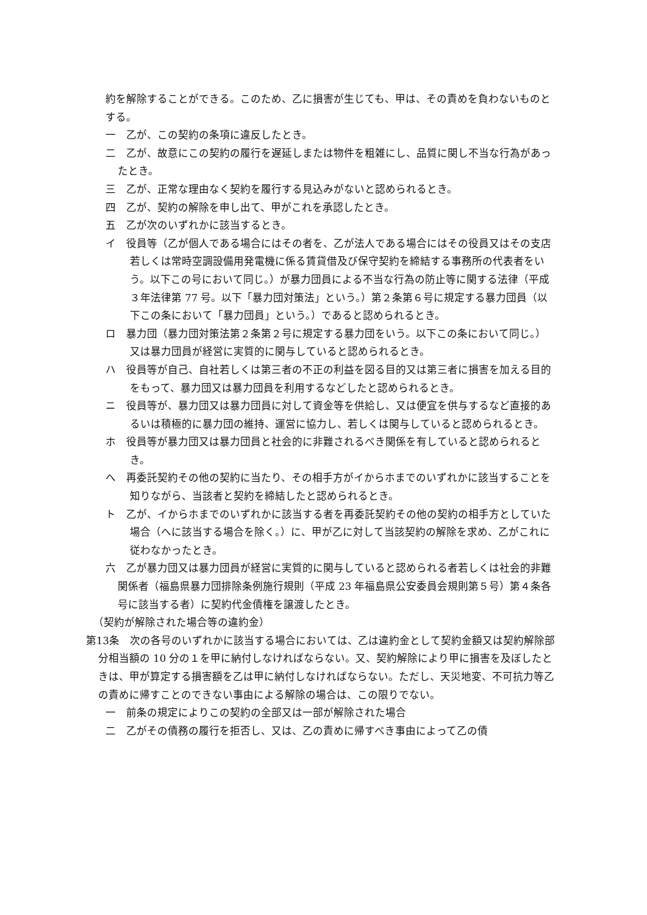約を解除することができる。このため、乙に損害が生じても、甲は、その責めを負わないものとする。
一　乙が、この契約の条項に違反したとき。
二　乙が、故意にこの契約の履行を遅延しまたは物件を粗雑にし、品質に関し不当な行為があったとき。
三　乙が、正常な理由なく契約を履行する見込みがないと認められるとき。
四　乙が、契約の解除を申し出て、甲がこれを承認したとき。
五　乙が次のいずれかに該当するとき。
イ　役員等（乙が個人である場合にはその者を、乙が法人である場合にはその役員又はその支店若しくは常時空調設備用発電機に係る賃貸借及び保守契約を締結する事務所の代表者をいう。以下この号において同じ。）が暴力団員による不当な行為の防止等に関する法律（平成３年法律第 77 号。以下「暴力団対策法」という。）第２条第６号に規定する暴力団員（以下この条において「暴力団員」という。）であると認められるとき。
ロ　暴力団（暴力団対策法第２条第２号に規定する暴力団をいう。以下この条において同じ。）又は暴力団員が経営に実質的に関与していると認められるとき。
ハ　役員等が自己、自社若しくは第三者の不正の利益を図る目的又は第三者に損害を加える目的をもって、暴力団又は暴力団員を利用するなどしたと認められるとき。
ニ　役員等が、暴力団又は暴力団員に対して資金等を供給し、又は便宜を供与するなど直接的あるいは積極的に暴力団の維持、運営に協力し、若しくは関与していると認められるとき。
ホ　役員等が暴力団又は暴力団員と社会的に非難されるべき関係を有していると認められるとき。
へ　再委託契約その他の契約に当たり、その相手方がイからホまでのいずれかに該当することを知りながら、当該者と契約を締結したと認められるとき。
ト　乙が、イからホまでのいずれかに該当する者を再委託契約その他の契約の相手方としていた場合（へに該当する場合を除く。）に、甲が乙に対して当該契約の解除を求め、乙がこれに従わなかったとき。
六　乙が暴力団又は暴力団員が経営に実質的に関与していると認められる者若しくは社会的非難関係者（福島県暴力団排除条例施行規則（平成 23 年福島県公安委員会規則第５号）第４条各号に該当する者）に契約代金債権を譲渡したとき。
（契約が解除された場合等の違約金）
第13条　次の各号のいずれかに該当する場合においては、乙は違約金として契約金額又は契約解除部分相当額の 10 分の１を甲に納付しなければならない。又、契約解除により甲に損害を及ぼしたときは、甲が算定する損害額を乙は甲に納付しなければならない。ただし、天災地変、不可抗力等乙の責めに帰すことのできない事由による解除の場合は、この限りでない。
一　前条の規定によりこの契約の全部又は一部が解除された場合
二　乙がその債務の履行を拒否し、又は、乙の責めに帰すべき事由によって乙の債